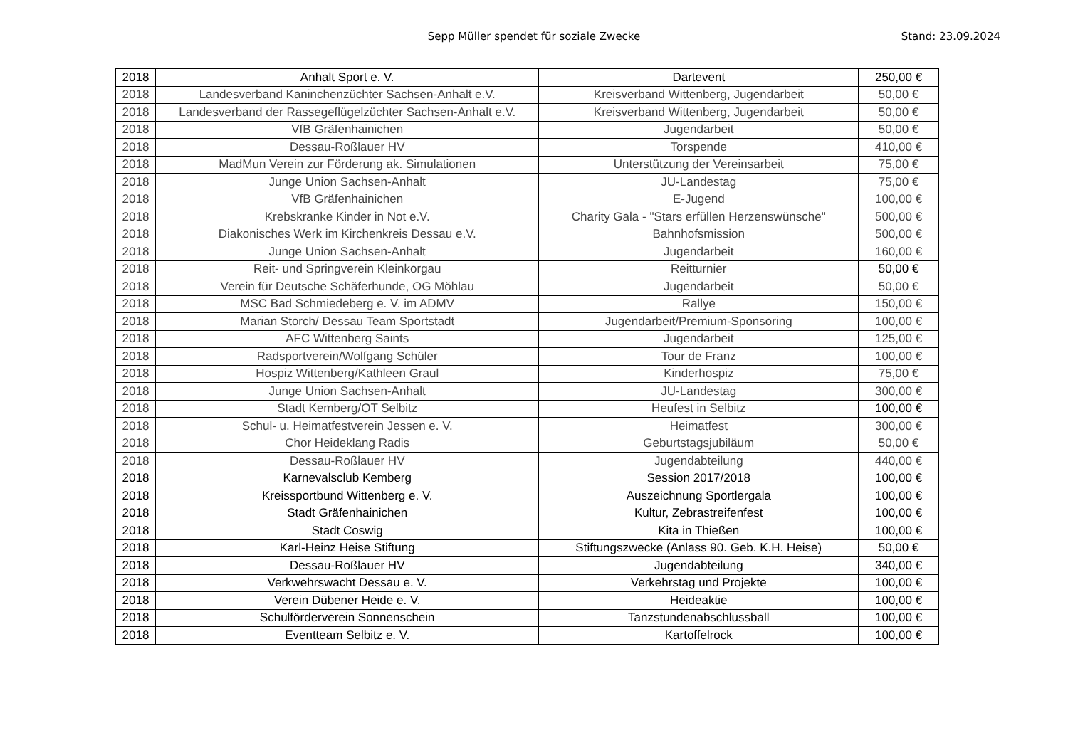Sepp Müller spendet für soziale Zwecke
Stand: 23.09.2024
| 2018 | Anhalt Sport e. V. | Dartevent | 250,00 € |
| 2018 | Landesverband Kaninchenzüchter Sachsen-Anhalt e.V. | Kreisverband Wittenberg, Jugendarbeit | 50,00 € |
| 2018 | Landesverband der Rassegeflügelzüchter Sachsen-Anhalt e.V. | Kreisverband Wittenberg, Jugendarbeit | 50,00 € |
| 2018 | VfB Gräfenhainichen | Jugendarbeit | 50,00 € |
| 2018 | Dessau-Roßlauer HV | Torspende | 410,00 € |
| 2018 | MadMun Verein zur Förderung ak. Simulationen | Unterstützung der Vereinsarbeit | 75,00 € |
| 2018 | Junge Union Sachsen-Anhalt | JU-Landestag | 75,00 € |
| 2018 | VfB Gräfenhainichen | E-Jugend | 100,00 € |
| 2018 | Krebskranke Kinder in Not e.V. | Charity Gala - "Stars erfüllen Herzenswünsche" | 500,00 € |
| 2018 | Diakonisches Werk im Kirchenkreis Dessau e.V. | Bahnhofsmission | 500,00 € |
| 2018 | Junge Union Sachsen-Anhalt | Jugendarbeit | 160,00 € |
| 2018 | Reit- und Springverein Kleinkorgau | Reitturnier | 50,00 € |
| 2018 | Verein für Deutsche Schäferhunde, OG Möhlau | Jugendarbeit | 50,00 € |
| 2018 | MSC Bad Schmiedeberg e. V. im ADMV | Rallye | 150,00 € |
| 2018 | Marian Storch/ Dessau Team Sportstadt | Jugendarbeit/Premium-Sponsoring | 100,00 € |
| 2018 | AFC Wittenberg Saints | Jugendarbeit | 125,00 € |
| 2018 | Radsportverein/Wolfgang Schüler | Tour de Franz | 100,00 € |
| 2018 | Hospiz Wittenberg/Kathleen Graul | Kinderhospiz | 75,00 € |
| 2018 | Junge Union Sachsen-Anhalt | JU-Landestag | 300,00 € |
| 2018 | Stadt Kemberg/OT Selbitz | Heufest in Selbitz | 100,00 € |
| 2018 | Schul- u. Heimatfestverein Jessen e. V. | Heimatfest | 300,00 € |
| 2018 | Chor Heideklang Radis | Geburtstagsjubiläum | 50,00 € |
| 2018 | Dessau-Roßlauer HV | Jugendabteilung | 440,00 € |
| 2018 | Karnevalsclub Kemberg | Session 2017/2018 | 100,00 € |
| 2018 | Kreissportbund Wittenberg e. V. | Auszeichnung Sportlergala | 100,00 € |
| 2018 | Stadt Gräfenhainichen | Kultur, Zebrastreifenfest | 100,00 € |
| 2018 | Stadt Coswig | Kita in Thießen | 100,00 € |
| 2018 | Karl-Heinz Heise Stiftung | Stiftungszwecke (Anlass 90. Geb. K.H. Heise) | 50,00 € |
| 2018 | Dessau-Roßlauer HV | Jugendabteilung | 340,00 € |
| 2018 | Verkwehrswacht Dessau e. V. | Verkehrstag und Projekte | 100,00 € |
| 2018 | Verein Dübener Heide e. V. | Heideaktie | 100,00 € |
| 2018 | Schulförderverein Sonnenschein | Tanzstundenabschlussball | 100,00 € |
| 2018 | Eventteam Selbitz e. V. | Kartoffelrock | 100,00 € |